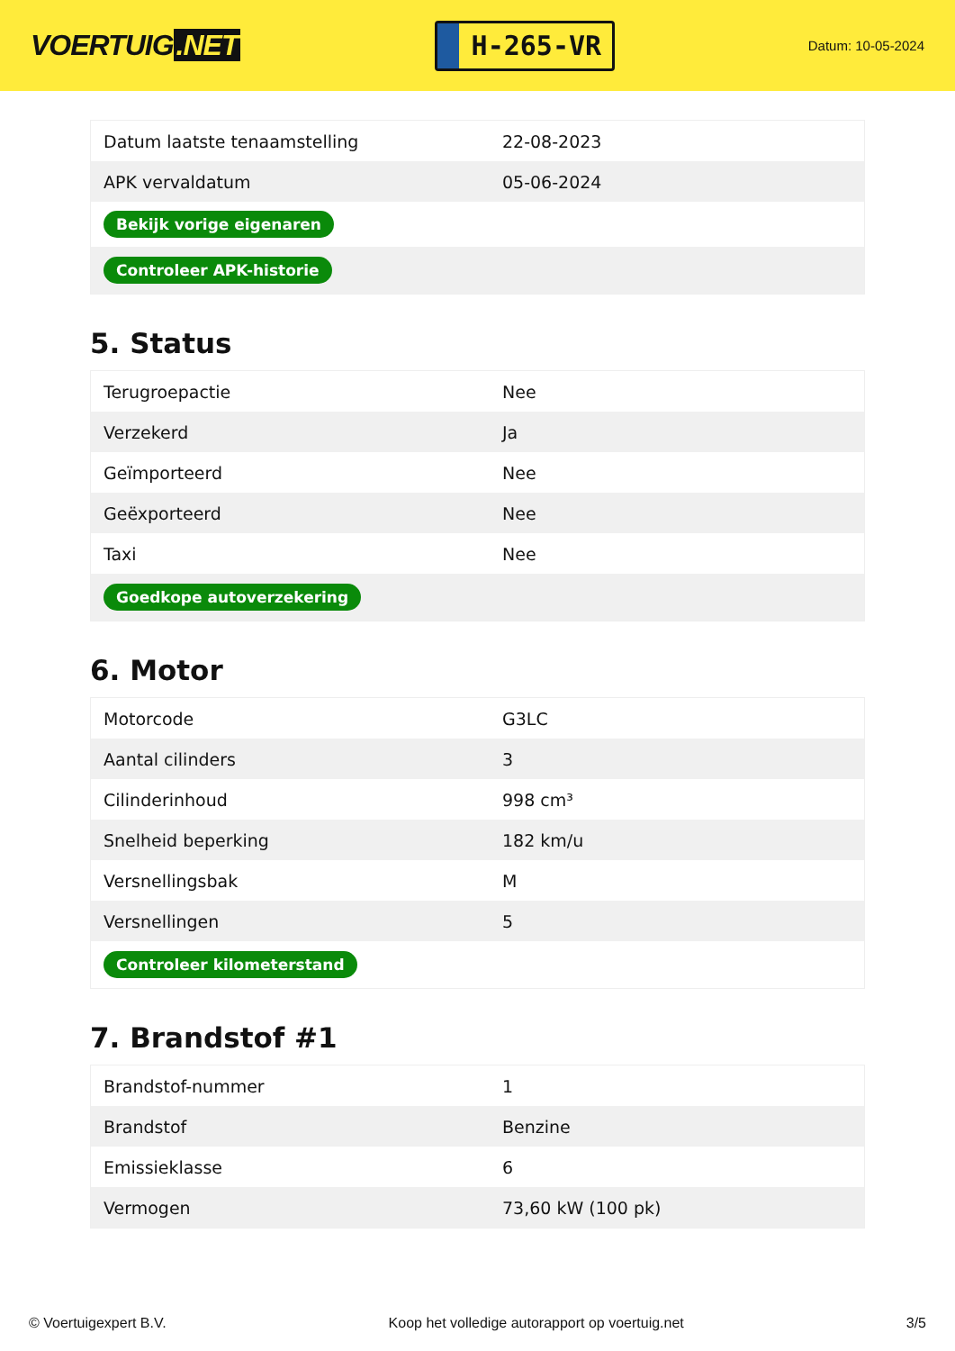VOERTUIG.NET
H-265-VR
Datum: 10-05-2024
| Datum laatste tenaamstelling | 22-08-2023 |
| APK vervaldatum | 05-06-2024 |
| Bekijk vorige eigenaren | |
| Controleer APK-historie | |
5. Status
| Terugroepactie | Nee |
| Verzekerd | Ja |
| Geïmporteerd | Nee |
| Geëxporteerd | Nee |
| Taxi | Nee |
| Goedkope autoverzekering | |
6. Motor
| Motorcode | G3LC |
| Aantal cilinders | 3 |
| Cilinderinhoud | 998 cm³ |
| Snelheid beperking | 182 km/u |
| Versnellingsbak | M |
| Versnellingen | 5 |
| Controleer kilometerstand | |
7. Brandstof #1
| Brandstof-nummer | 1 |
| Brandstof | Benzine |
| Emissieklasse | 6 |
| Vermogen | 73,60 kW (100 pk) |
© Voertuigexpert B.V. Koop het volledige autorapport op voertuig.net 3/5